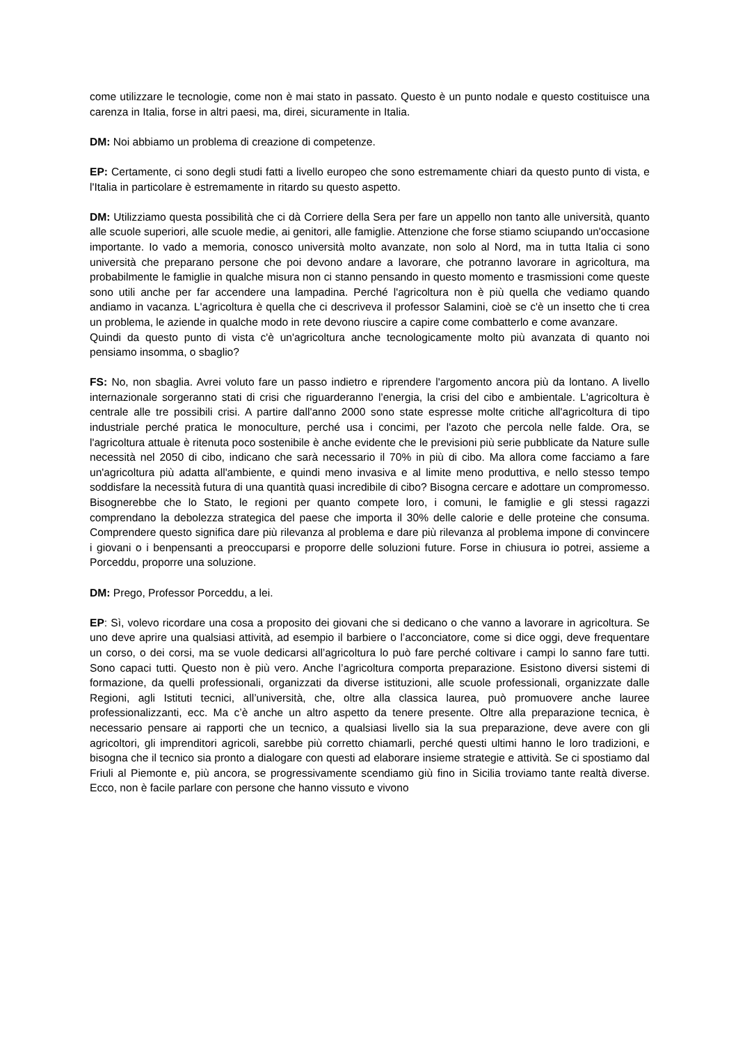come utilizzare le tecnologie, come non è mai stato in passato. Questo è un punto nodale e questo costituisce una carenza in Italia, forse in altri paesi, ma, direi, sicuramente in Italia.
DM: Noi abbiamo un problema di creazione di competenze.
EP: Certamente, ci sono degli studi fatti a livello europeo che sono estremamente chiari da questo punto di vista, e l'Italia in particolare è estremamente in ritardo su questo aspetto.
DM: Utilizziamo questa possibilità che ci dà Corriere della Sera per fare un appello non tanto alle università, quanto alle scuole superiori, alle scuole medie, ai genitori, alle famiglie. Attenzione che forse stiamo sciupando un'occasione importante. Io vado a memoria, conosco università molto avanzate, non solo al Nord, ma in tutta Italia ci sono università che preparano persone che poi devono andare a lavorare, che potranno lavorare in agricoltura, ma probabilmente le famiglie in qualche misura non ci stanno pensando in questo momento e trasmissioni come queste sono utili anche per far accendere una lampadina. Perché l'agricoltura non è più quella che vediamo quando andiamo in vacanza. L'agricoltura è quella che ci descriveva il professor Salamini, cioè se c'è un insetto che ti crea un problema, le aziende in qualche modo in rete devono riuscire a capire come combatterlo e come avanzare.
Quindi da questo punto di vista c'è un'agricoltura anche tecnologicamente molto più avanzata di quanto noi pensiamo insomma, o sbaglio?
FS: No, non sbaglia. Avrei voluto fare un passo indietro e riprendere l'argomento ancora più da lontano. A livello internazionale sorgeranno stati di crisi che riguarderanno l’energia, la crisi del cibo e ambientale. L'agricoltura è centrale alle tre possibili crisi. A partire dall'anno 2000 sono state espresse molte critiche all'agricoltura di tipo industriale perché pratica le monoculture, perché usa i concimi, per l'azoto che percola nelle falde. Ora, se l'agricoltura attuale è ritenuta poco sostenibile è anche evidente che le previsioni più serie pubblicate da Nature sulle necessità nel 2050 di cibo, indicano che sarà necessario il 70% in più di cibo. Ma allora come facciamo a fare un'agricoltura più adatta all'ambiente, e quindi meno invasiva e al limite meno produttiva, e nello stesso tempo soddisfare la necessità futura di una quantità quasi incredibile di cibo? Bisogna cercare e adottare un compromesso. Bisognerebbe che lo Stato, le regioni per quanto compete loro, i comuni, le famiglie e gli stessi ragazzi comprendano la debolezza strategica del paese che importa il 30% delle calorie e delle proteine che consuma. Comprendere questo significa dare più rilevanza al problema e dare più rilevanza al problema impone di convincere i giovani o i benpensanti a preoccuparsi e proporre delle soluzioni future. Forse in chiusura io potrei, assieme a Porceddu, proporre una soluzione.
DM: Prego, Professor Porceddu, a lei.
EP: Sì, volevo ricordare una cosa a proposito dei giovani che si dedicano o che vanno a lavorare in agricoltura. Se uno deve aprire una qualsiasi attività, ad esempio il barbiere o l’acconciatore, come si dice oggi, deve frequentare un corso, o dei corsi, ma se vuole dedicarsi all’agricoltura lo può fare perché coltivare i campi lo sanno fare tutti. Sono capaci tutti. Questo non è più vero. Anche l’agricoltura comporta preparazione. Esistono diversi sistemi di formazione, da quelli professionali, organizzati da diverse istituzioni, alle scuole professionali, organizzate dalle Regioni, agli Istituti tecnici, all’università, che, oltre alla classica laurea, può promuovere anche lauree professionalizzanti, ecc. Ma c’è anche un altro aspetto da tenere presente. Oltre alla preparazione tecnica, è necessario pensare ai rapporti che un tecnico, a qualsiasi livello sia la sua preparazione, deve avere con gli agricoltori, gli imprenditori agricoli, sarebbe più corretto chiamarli, perché questi ultimi hanno le loro tradizioni, e bisogna che il tecnico sia pronto a dialogare con questi ad elaborare insieme strategie e attività. Se ci spostiamo dal Friuli al Piemonte e, più ancora, se progressivamente scendiamo giù fino in Sicilia troviamo tante realtà diverse. Ecco, non è facile parlare con persone che hanno vissuto e vivono